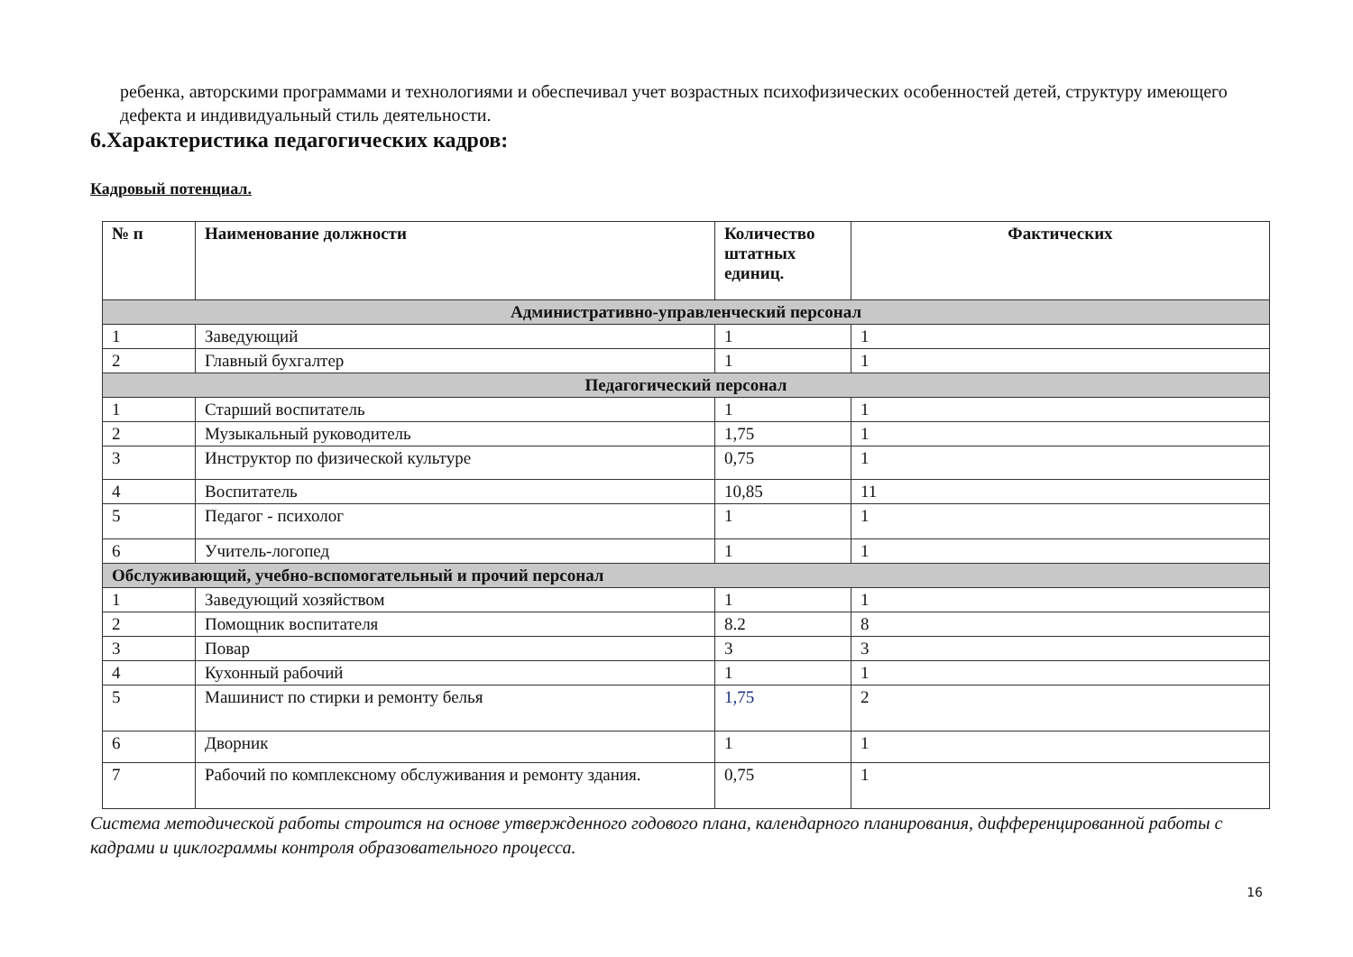ребенка, авторскими программами и технологиями и обеспечивал учет возрастных психофизических особенностей детей, структуру имеющего дефекта и индивидуальный стиль деятельности.
6.Характеристика педагогических кадров:
Кадровый потенциал.
| № п | Наименование должности | Количество штатных единиц. | Фактических |
| --- | --- | --- | --- |
| Административно-управленческий персонал | | | |
| 1 | Заведующий | 1 | 1 |
| 2 | Главный бухгалтер | 1 | 1 |
| Педагогический персонал | | | |
| 1 | Старший воспитатель | 1 | 1 |
| 2 | Музыкальный руководитель | 1,75 | 1 |
| 3 | Инструктор по физической культуре | 0,75 | 1 |
| 4 | Воспитатель | 10,85 | 11 |
| 5 | Педагог - психолог | 1 | 1 |
| 6 | Учитель-логопед | 1 | 1 |
| Обслуживающий, учебно-вспомогательный и прочий персонал | | | |
| 1 | Заведующий хозяйством | 1 | 1 |
| 2 | Помощник воспитателя | 8.2 | 8 |
| 3 | Повар | 3 | 3 |
| 4 | Кухонный рабочий | 1 | 1 |
| 5 | Машинист по стирки и ремонту белья | 1,75 | 2 |
| 6 | Дворник | 1 | 1 |
| 7 | Рабочий по комплексному обслуживания и ремонту здания. | 0,75 | 1 |
Система методической работы строится на основе утвержденного годового плана, календарного планирования, дифференцированной работы с кадрами и циклограммы контроля образовательного процесса.
16